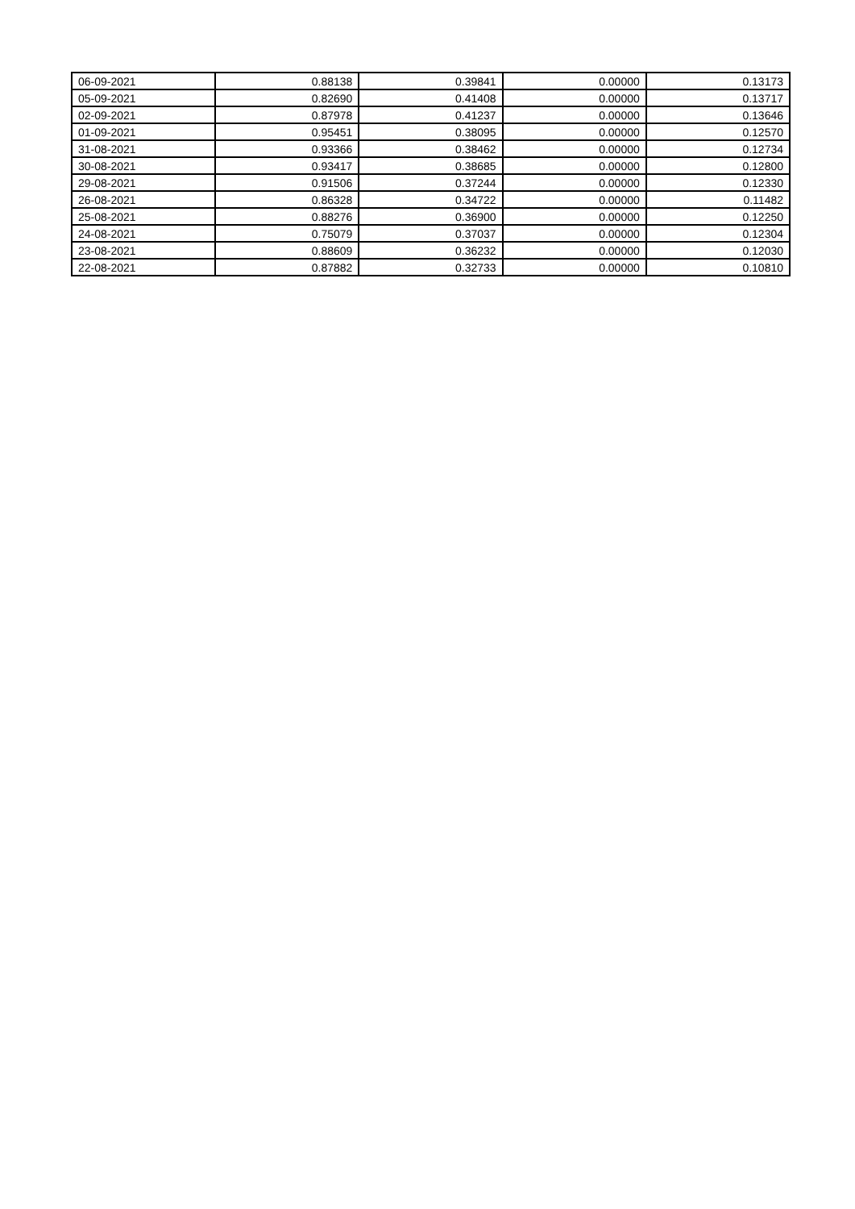| 06-09-2021 | 0.88138 | 0.39841 | 0.00000 | 0.13173 |
| 05-09-2021 | 0.82690 | 0.41408 | 0.00000 | 0.13717 |
| 02-09-2021 | 0.87978 | 0.41237 | 0.00000 | 0.13646 |
| 01-09-2021 | 0.95451 | 0.38095 | 0.00000 | 0.12570 |
| 31-08-2021 | 0.93366 | 0.38462 | 0.00000 | 0.12734 |
| 30-08-2021 | 0.93417 | 0.38685 | 0.00000 | 0.12800 |
| 29-08-2021 | 0.91506 | 0.37244 | 0.00000 | 0.12330 |
| 26-08-2021 | 0.86328 | 0.34722 | 0.00000 | 0.11482 |
| 25-08-2021 | 0.88276 | 0.36900 | 0.00000 | 0.12250 |
| 24-08-2021 | 0.75079 | 0.37037 | 0.00000 | 0.12304 |
| 23-08-2021 | 0.88609 | 0.36232 | 0.00000 | 0.12030 |
| 22-08-2021 | 0.87882 | 0.32733 | 0.00000 | 0.10810 |